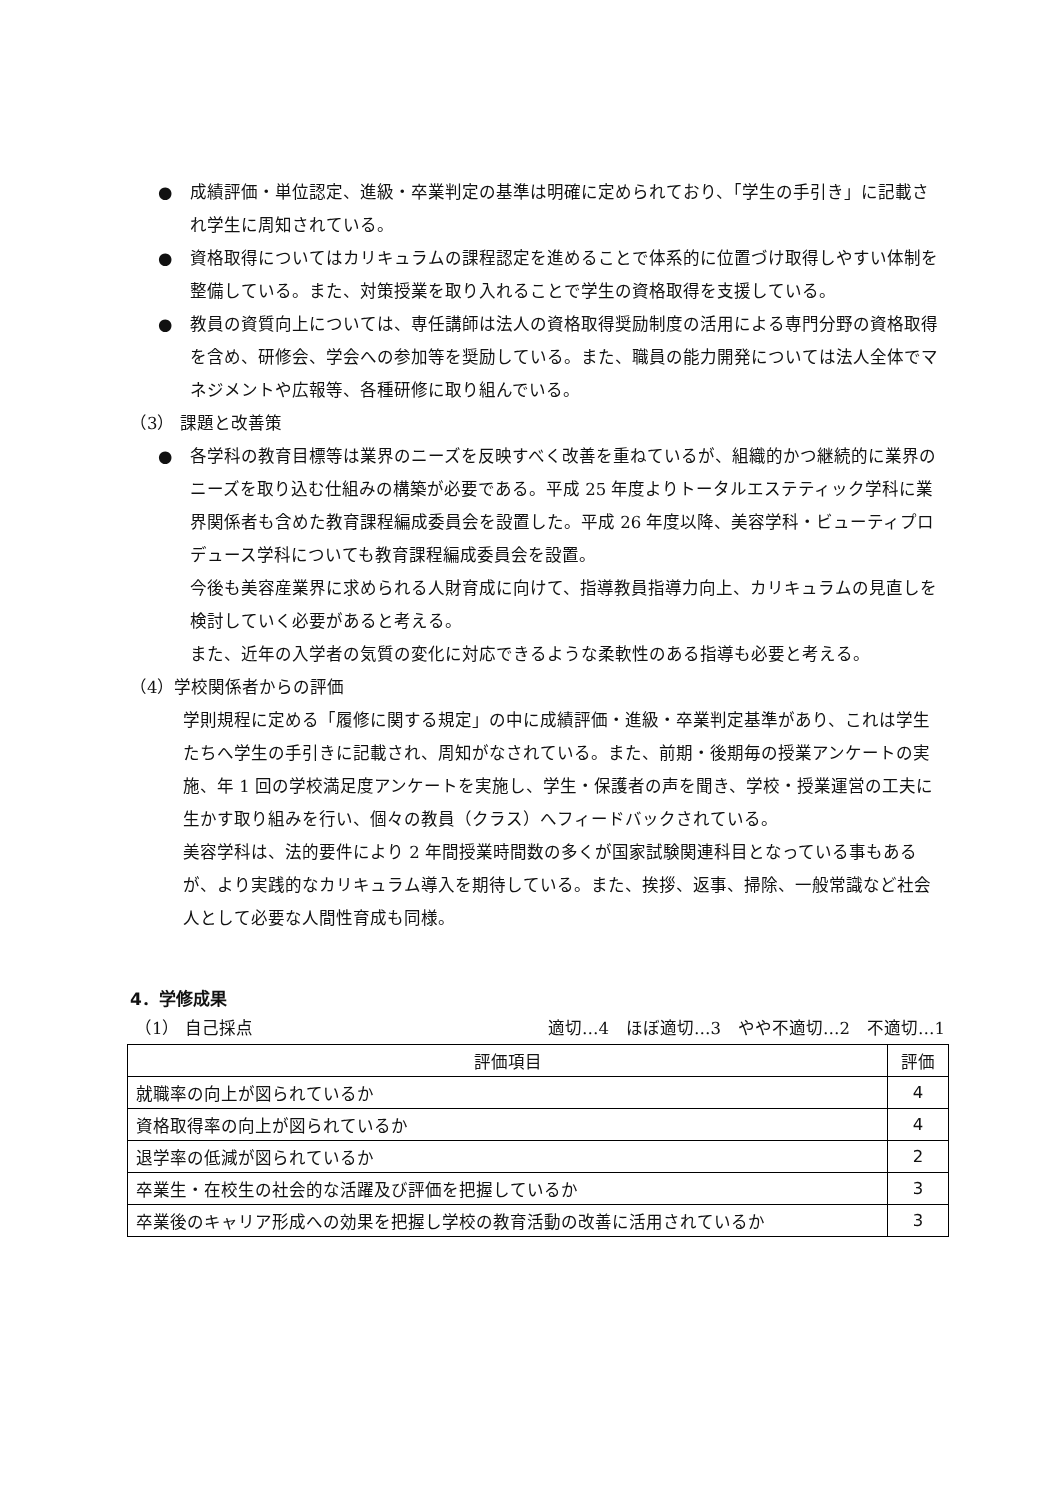● 成績評価・単位認定、進級・卒業判定の基準は明確に定められており、「学生の手引き」に記載され学生に周知されている。
● 資格取得についてはカリキュラムの課程認定を進めることで体系的に位置づけ取得しやすい体制を整備している。また、対策授業を取り入れることで学生の資格取得を支援している。
● 教員の資質向上については、専任講師は法人の資格取得奨励制度の活用による専門分野の資格取得を含め、研修会、学会への参加等を奨励している。また、職員の能力開発については法人全体でマネジメントや広報等、各種研修に取り組んでいる。
（3） 課題と改善策
● 各学科の教育目標等は業界のニーズを反映すべく改善を重ねているが、組織的かつ継続的に業界のニーズを取り込む仕組みの構築が必要である。平成 25 年度よりトータルエステティック学科に業界関係者も含めた教育課程編成委員会を設置した。平成 26 年度以降、美容学科・ビューティプロデュース学科についても教育課程編成委員会を設置。
今後も美容産業界に求められる人財育成に向けて、指導教員指導力向上、カリキュラムの見直しを検討していく必要があると考える。
また、近年の入学者の気質の変化に対応できるような柔軟性のある指導も必要と考える。
（4）学校関係者からの評価
学則規程に定める「履修に関する規定」の中に成績評価・進級・卒業判定基準があり、これは学生たちへ学生の手引きに記載され、周知がなされている。また、前期・後期毎の授業アンケートの実施、年 1 回の学校満足度アンケートを実施し、学生・保護者の声を聞き、学校・授業運営の工夫に生かす取り組みを行い、個々の教員（クラス）へフィードバックされている。
美容学科は、法的要件により 2 年間授業時間数の多くが国家試験関連科目となっている事もあるが、より実践的なカリキュラム導入を期待している。また、挨拶、返事、掃除、一般常識など社会人として必要な人間性育成も同様。
4．学修成果
（1） 自己採点 適切…4　ほぼ適切…3　やや不適切…2　不適切…1
| 評価項目 | 評価 |
| --- | --- |
| 就職率の向上が図られているか | 4 |
| 資格取得率の向上が図られているか | 4 |
| 退学率の低減が図られているか | 2 |
| 卒業生・在校生の社会的な活躍及び評価を把握しているか | 3 |
| 卒業後のキャリア形成への効果を把握し学校の教育活動の改善に活用されているか | 3 |